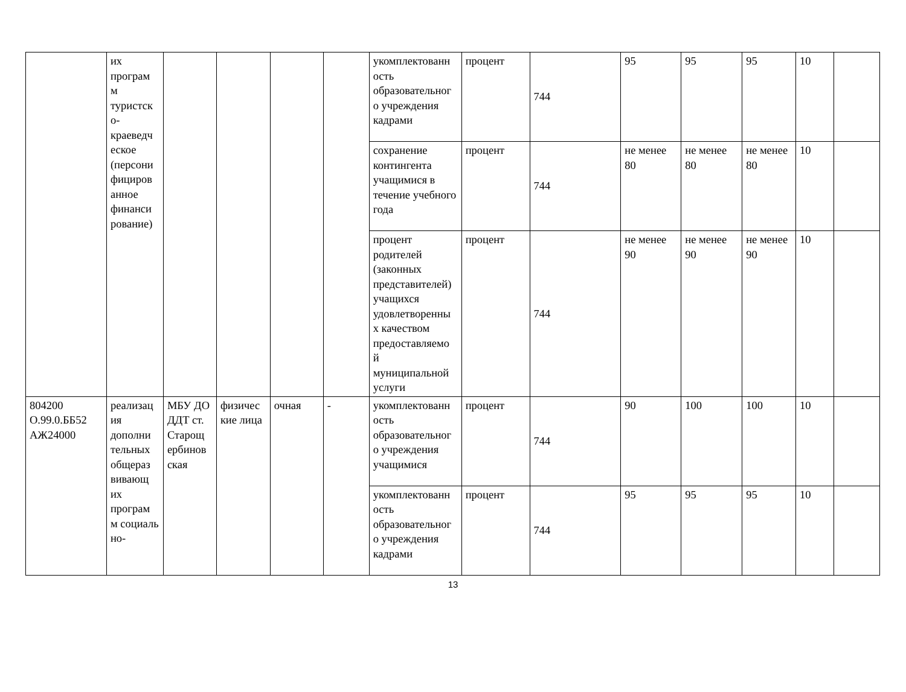| | их програм м туристск о-краеведч еское (персони фициров анное финанси рование) | | | | | укомплектованн ость образовательног о учреждения кадрами | процент | 744 | 95 | 95 | 95 | 10 | |
| | | | | | | сохранение контингента учащимися в течение учебного года | процент | 744 | не менее 80 | не менее 80 | не менее 80 | 10 | |
| | | | | | | процент родителей (законных представителей) учащихся удовлетворенны х качеством предоставляемо й муниципальной услуги | процент | 744 | не менее 90 | не менее 90 | не менее 90 | 10 | |
| 804200 О.99.0.ББ52 АЖ24000 | реализац ия дополни тельных общераз вивающ их програм м социаль но- | МБУ ДО ДДТ ст. Старощ ербинов ская | физичес кие лица | очная | - | укомплектованн ость образовательног о учреждения учащимися | процент | 744 | 90 | 100 | 100 | 10 | |
| | | | | | | укомплектованн ость образовательног о учреждения кадрами | процент | 744 | 95 | 95 | 95 | 10 | |
13